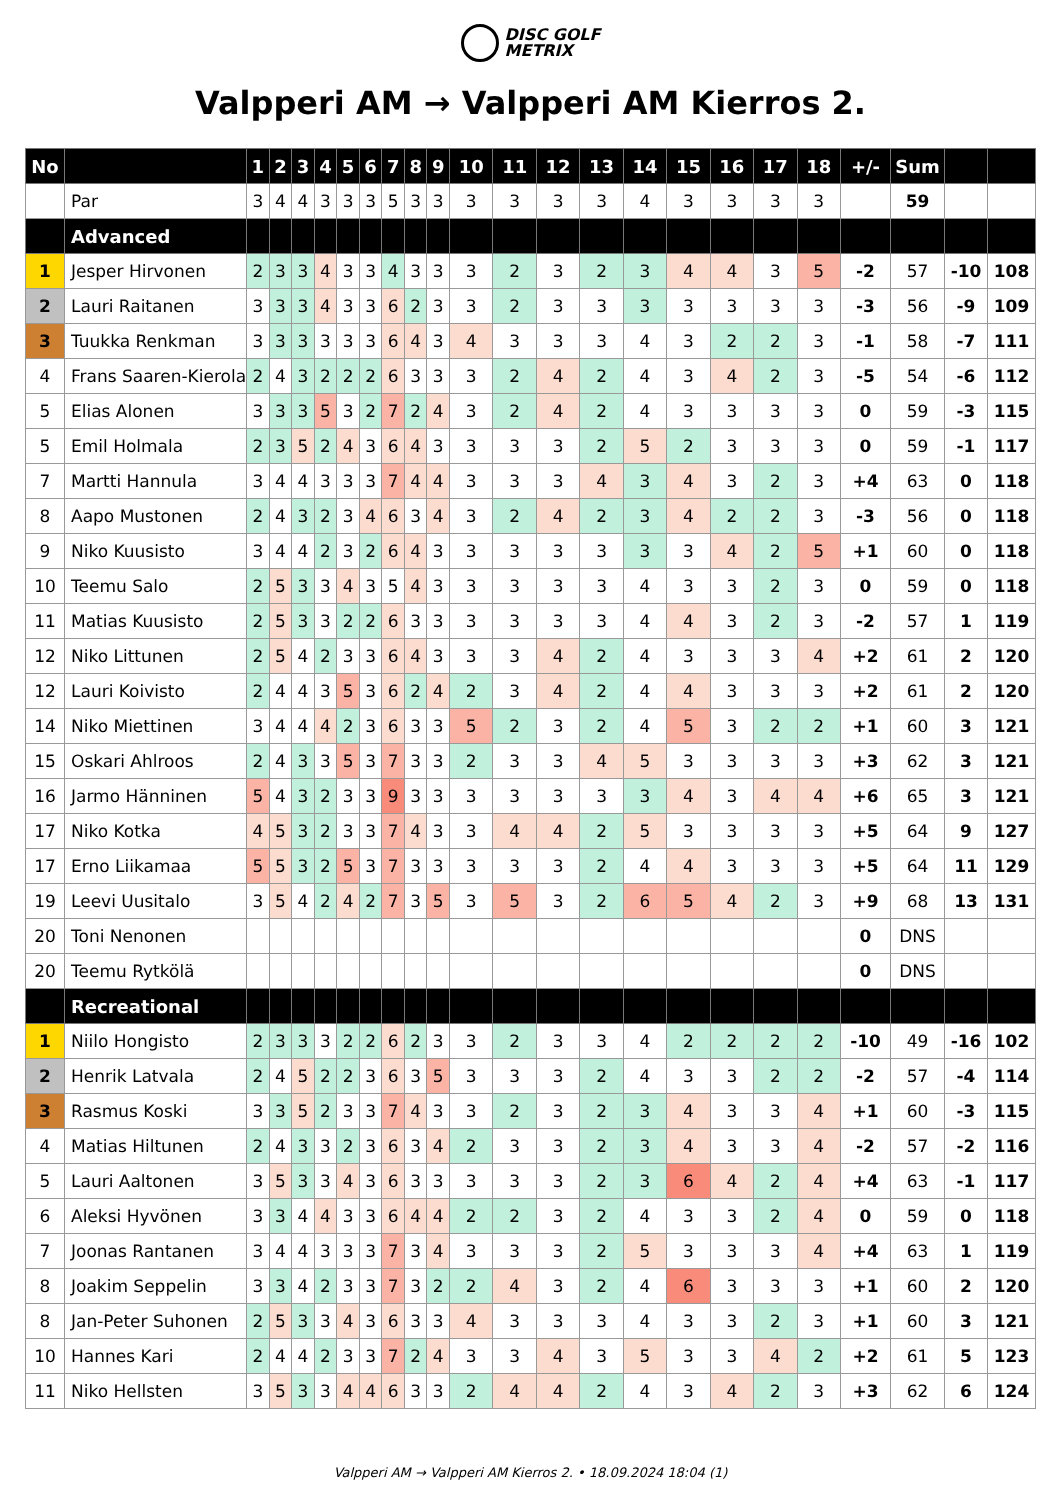DISC GOLF
METRIX
Valpperi AM → Valpperi AM Kierros 2.
| No | | 1 | 2 | 3 | 4 | 5 | 6 | 7 | 8 | 9 | 10 | 11 | 12 | 13 | 14 | 15 | 16 | 17 | 18 | +/- | Sum | | |
| --- | --- | --- | --- | --- | --- | --- | --- | --- | --- | --- | --- | --- | --- | --- | --- | --- | --- | --- | --- | --- | --- | --- | --- |
| | Par | 3 | 4 | 4 | 3 | 3 | 3 | 5 | 3 | 3 | 3 | 3 | 3 | 3 | 4 | 3 | 3 | 3 | 3 | | 59 | | |
| | Advanced | | | | | | | | | | | | | | | | | | | | | | |
| 1 | Jesper Hirvonen | 2 | 3 | 3 | 4 | 3 | 3 | 4 | 3 | 3 | 3 | 2 | 3 | 2 | 3 | 4 | 4 | 3 | 5 | -2 | 57 | -10 | 108 |
| 2 | Lauri Raitanen | 3 | 3 | 3 | 4 | 3 | 3 | 6 | 2 | 3 | 3 | 2 | 3 | 3 | 3 | 3 | 3 | 3 | 3 | -3 | 56 | -9 | 109 |
| 3 | Tuukka Renkman | 3 | 3 | 3 | 3 | 3 | 3 | 6 | 4 | 3 | 4 | 3 | 3 | 3 | 4 | 3 | 2 | 2 | 3 | -1 | 58 | -7 | 111 |
| 4 | Frans Saaren-Kierola | 2 | 4 | 3 | 2 | 2 | 2 | 6 | 3 | 3 | 3 | 2 | 4 | 2 | 4 | 3 | 4 | 2 | 3 | -5 | 54 | -6 | 112 |
| 5 | Elias Alonen | 3 | 3 | 3 | 5 | 3 | 2 | 7 | 2 | 4 | 3 | 2 | 4 | 2 | 4 | 3 | 3 | 3 | 3 | 0 | 59 | -3 | 115 |
| 5 | Emil Holmala | 2 | 3 | 5 | 2 | 4 | 3 | 6 | 4 | 3 | 3 | 3 | 3 | 2 | 5 | 2 | 3 | 3 | 3 | 0 | 59 | -1 | 117 |
| 7 | Martti Hannula | 3 | 4 | 4 | 3 | 3 | 3 | 7 | 4 | 4 | 3 | 3 | 3 | 4 | 3 | 4 | 3 | 2 | 3 | +4 | 63 | 0 | 118 |
| 8 | Aapo Mustonen | 2 | 4 | 3 | 2 | 3 | 4 | 6 | 3 | 4 | 3 | 2 | 4 | 2 | 3 | 4 | 2 | 2 | 3 | -3 | 56 | 0 | 118 |
| 9 | Niko Kuusisto | 3 | 4 | 4 | 2 | 3 | 2 | 6 | 4 | 3 | 3 | 3 | 3 | 3 | 3 | 3 | 4 | 2 | 5 | +1 | 60 | 0 | 118 |
| 10 | Teemu Salo | 2 | 5 | 3 | 3 | 4 | 3 | 5 | 4 | 3 | 3 | 3 | 3 | 3 | 4 | 3 | 3 | 2 | 3 | 0 | 59 | 0 | 118 |
| 11 | Matias Kuusisto | 2 | 5 | 3 | 3 | 2 | 2 | 6 | 3 | 3 | 3 | 3 | 3 | 3 | 4 | 4 | 3 | 2 | 3 | -2 | 57 | 1 | 119 |
| 12 | Niko Littunen | 2 | 5 | 4 | 2 | 3 | 3 | 6 | 4 | 3 | 3 | 3 | 4 | 2 | 4 | 3 | 3 | 3 | 4 | +2 | 61 | 2 | 120 |
| 12 | Lauri Koivisto | 2 | 4 | 4 | 3 | 5 | 3 | 6 | 2 | 4 | 2 | 3 | 4 | 2 | 4 | 4 | 3 | 3 | 3 | +2 | 61 | 2 | 120 |
| 14 | Niko Miettinen | 3 | 4 | 4 | 4 | 2 | 3 | 6 | 3 | 3 | 5 | 2 | 3 | 2 | 4 | 5 | 3 | 2 | 2 | +1 | 60 | 3 | 121 |
| 15 | Oskari Ahlroos | 2 | 4 | 3 | 3 | 5 | 3 | 7 | 3 | 3 | 2 | 3 | 3 | 4 | 5 | 3 | 3 | 3 | 3 | +3 | 62 | 3 | 121 |
| 16 | Jarmo Hänninen | 5 | 4 | 3 | 2 | 3 | 3 | 9 | 3 | 3 | 3 | 3 | 3 | 3 | 3 | 4 | 3 | 4 | 4 | +6 | 65 | 3 | 121 |
| 17 | Niko Kotka | 4 | 5 | 3 | 2 | 3 | 3 | 7 | 4 | 3 | 3 | 4 | 4 | 2 | 5 | 3 | 3 | 3 | 3 | +5 | 64 | 9 | 127 |
| 17 | Erno Liikamaa | 5 | 5 | 3 | 2 | 5 | 3 | 7 | 3 | 3 | 3 | 3 | 3 | 2 | 4 | 4 | 3 | 3 | 3 | +5 | 64 | 11 | 129 |
| 19 | Leevi Uusitalo | 3 | 5 | 4 | 2 | 4 | 2 | 7 | 3 | 5 | 3 | 5 | 3 | 2 | 6 | 5 | 4 | 2 | 3 | +9 | 68 | 13 | 131 |
| 20 | Toni Nenonen | | | | | | | | | | | | | | | | | | | 0 | DNS | | |
| 20 | Teemu Rytkölä | | | | | | | | | | | | | | | | | | | 0 | DNS | | |
| | Recreational | | | | | | | | | | | | | | | | | | | | | | |
| 1 | Niilo Hongisto | 2 | 3 | 3 | 3 | 2 | 2 | 6 | 2 | 3 | 3 | 2 | 3 | 3 | 4 | 2 | 2 | 2 | 2 | -10 | 49 | -16 | 102 |
| 2 | Henrik Latvala | 2 | 4 | 5 | 2 | 2 | 3 | 6 | 3 | 5 | 3 | 3 | 3 | 2 | 4 | 3 | 3 | 2 | 2 | -2 | 57 | -4 | 114 |
| 3 | Rasmus Koski | 3 | 3 | 5 | 2 | 3 | 3 | 7 | 4 | 3 | 3 | 2 | 3 | 2 | 3 | 4 | 3 | 3 | 4 | +1 | 60 | -3 | 115 |
| 4 | Matias Hiltunen | 2 | 4 | 3 | 3 | 2 | 3 | 6 | 3 | 4 | 2 | 3 | 3 | 2 | 3 | 4 | 3 | 3 | 4 | -2 | 57 | -2 | 116 |
| 5 | Lauri Aaltonen | 3 | 5 | 3 | 3 | 4 | 3 | 6 | 3 | 3 | 3 | 3 | 3 | 2 | 3 | 6 | 4 | 2 | 4 | +4 | 63 | -1 | 117 |
| 6 | Aleksi Hyvönen | 3 | 3 | 4 | 4 | 3 | 3 | 6 | 4 | 4 | 2 | 2 | 3 | 2 | 4 | 3 | 3 | 2 | 4 | 0 | 59 | 0 | 118 |
| 7 | Joonas Rantanen | 3 | 4 | 4 | 3 | 3 | 3 | 7 | 3 | 4 | 3 | 3 | 3 | 2 | 5 | 3 | 3 | 3 | 4 | +4 | 63 | 1 | 119 |
| 8 | Joakim Seppelin | 3 | 3 | 4 | 2 | 3 | 3 | 7 | 3 | 2 | 2 | 4 | 3 | 2 | 4 | 6 | 3 | 3 | 3 | +1 | 60 | 2 | 120 |
| 8 | Jan-Peter Suhonen | 2 | 5 | 3 | 3 | 4 | 3 | 6 | 3 | 3 | 4 | 3 | 3 | 3 | 4 | 3 | 3 | 2 | 3 | +1 | 60 | 3 | 121 |
| 10 | Hannes Kari | 2 | 4 | 4 | 2 | 3 | 3 | 7 | 2 | 4 | 3 | 3 | 4 | 3 | 5 | 3 | 3 | 4 | 2 | +2 | 61 | 5 | 123 |
| 11 | Niko Hellsten | 3 | 5 | 3 | 3 | 4 | 4 | 6 | 3 | 3 | 2 | 4 | 4 | 2 | 4 | 3 | 4 | 2 | 3 | +3 | 62 | 6 | 124 |
Valpperi AM → Valpperi AM Kierros 2. • 18.09.2024 18:04 (1)